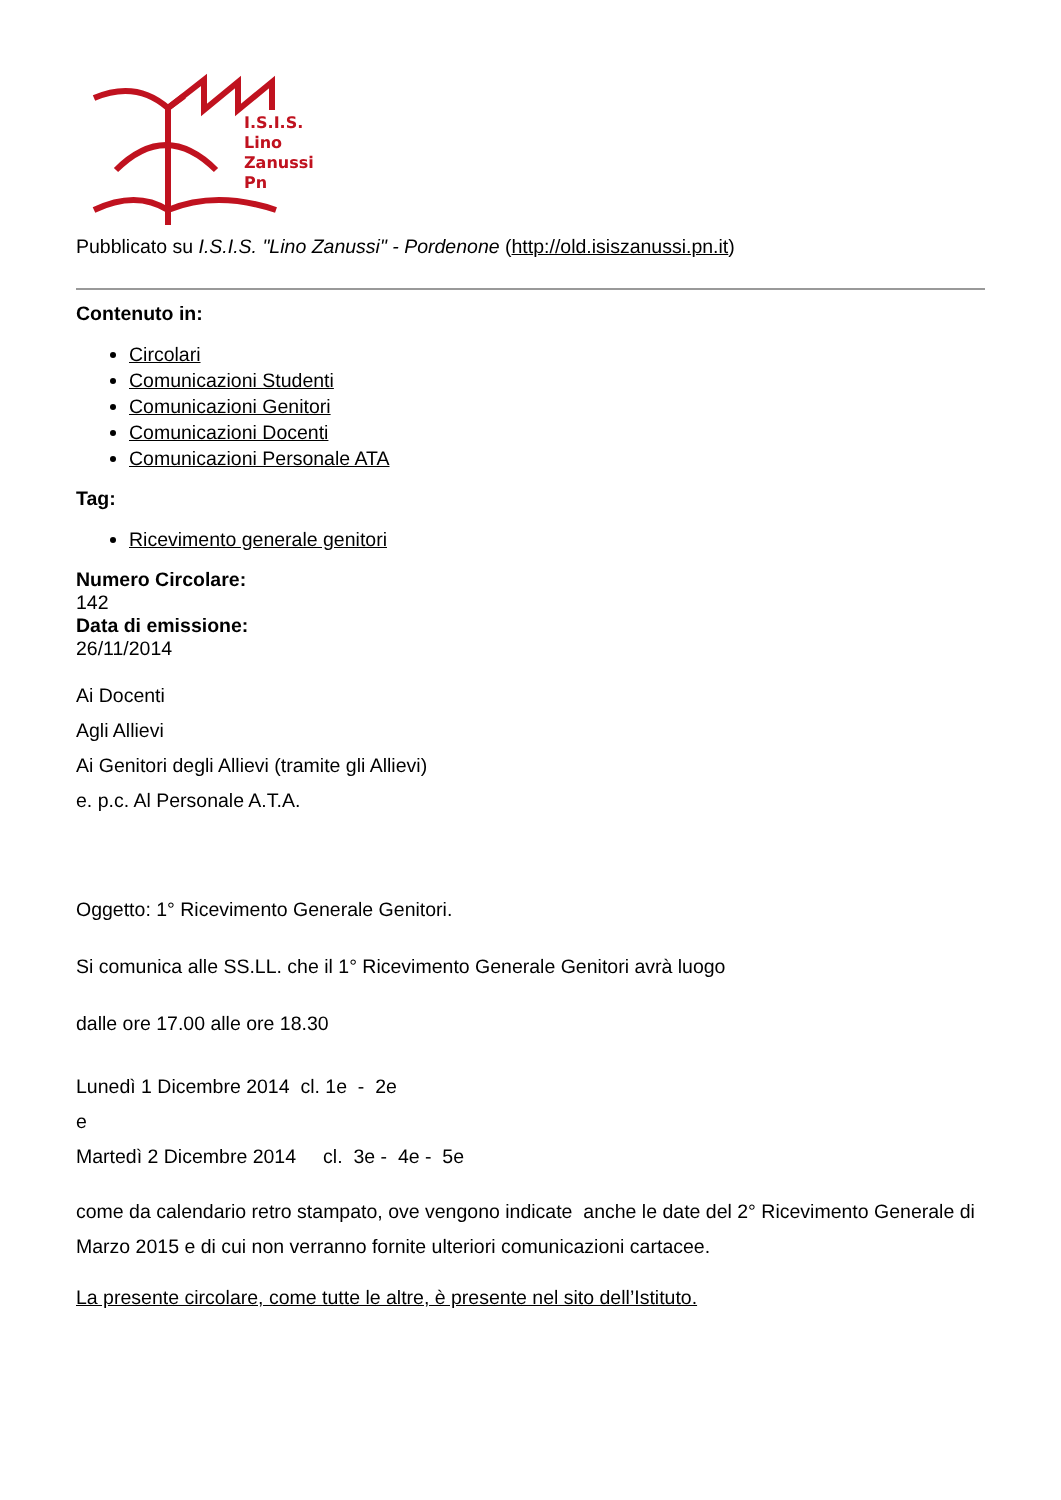I.S.I.S.
Lino
Zanussi
Pn
Pubblicato su I.S.I.S. "Lino Zanussi" - Pordenone (http://old.isiszanussi.pn.it)
Contenuto in:
Circolari
Comunicazioni Studenti
Comunicazioni Genitori
Comunicazioni Docenti
Comunicazioni Personale ATA
Tag:
Ricevimento generale genitori
Numero Circolare:
142
Data di emissione:
26/11/2014
Ai Docenti
Agli Allievi
Ai Genitori degli Allievi (tramite gli Allievi)
e. p.c. Al Personale A.T.A.
Oggetto: 1° Ricevimento Generale Genitori.
Si comunica alle SS.LL. che il 1° Ricevimento Generale Genitori avrà luogo
dalle ore 17.00 alle ore 18.30
Lunedì 1 Dicembre 2014 cl. 1e - 2e
e
Martedì 2 Dicembre 2014 cl. 3e - 4e - 5e
come da calendario retro stampato, ove vengono indicate anche le date del 2° Ricevimento Generale di Marzo 2015 e di cui non verranno fornite ulteriori comunicazioni cartacee.
La presente circolare, come tutte le altre, è presente nel sito dell’Istituto.